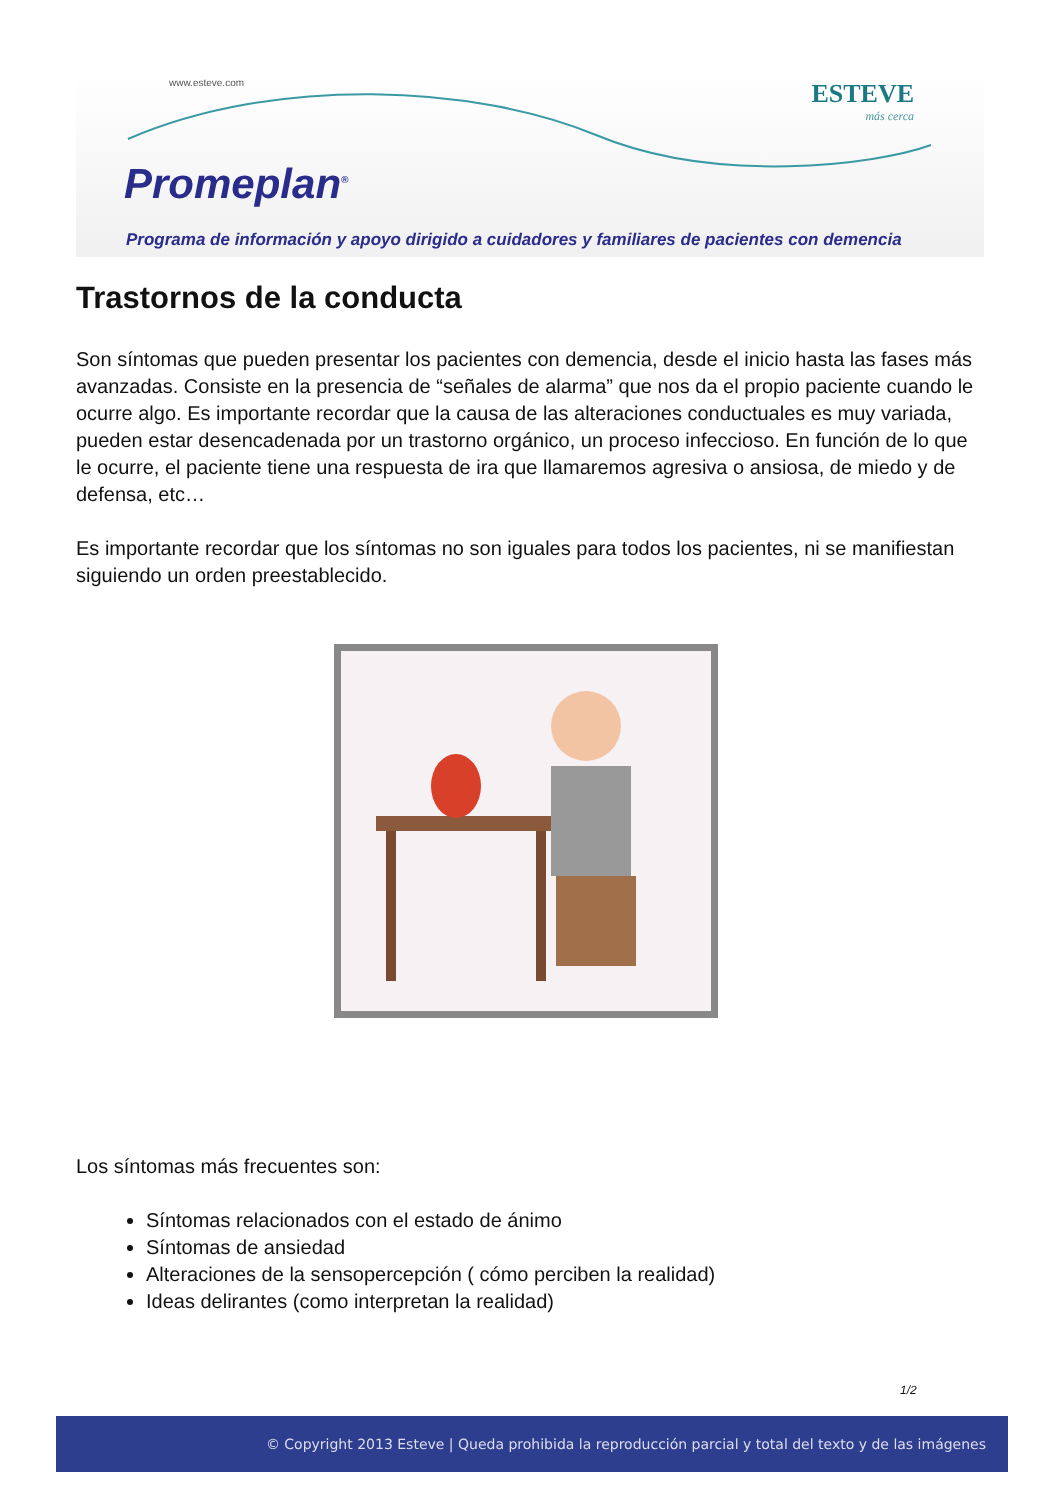www.esteve.com ESTEVE
más cerca
Promeplan<sup>®</sup>
Programa de información y apoyo dirigido a cuidadores y familiares de pacientes con demencia
Trastornos de la conducta
Son síntomas que pueden presentar los pacientes con demencia, desde el inicio hasta las fases más avanzadas. Consiste en la presencia de “señales de alarma” que nos da el propio paciente cuando le ocurre algo. Es importante recordar que la causa de las alteraciones conductuales es muy variada, pueden estar desencadenada por un trastorno orgánico, un proceso infeccioso. En función de lo que le ocurre, el paciente tiene una respuesta de ira que llamaremos agresiva o ansiosa, de miedo y de defensa, etc…
Es importante recordar que los síntomas no son iguales para todos los pacientes, ni se manifiestan siguiendo un orden preestablecido.
Los síntomas más frecuentes son:
Síntomas relacionados con el estado de ánimo
Síntomas de ansiedad
Alteraciones de la sensopercepción ( cómo perciben la realidad)
Ideas delirantes (como interpretan la realidad)
1/2
© Copyright 2013 Esteve | Queda prohibida la reproducción parcial y total del texto y de las imágenes